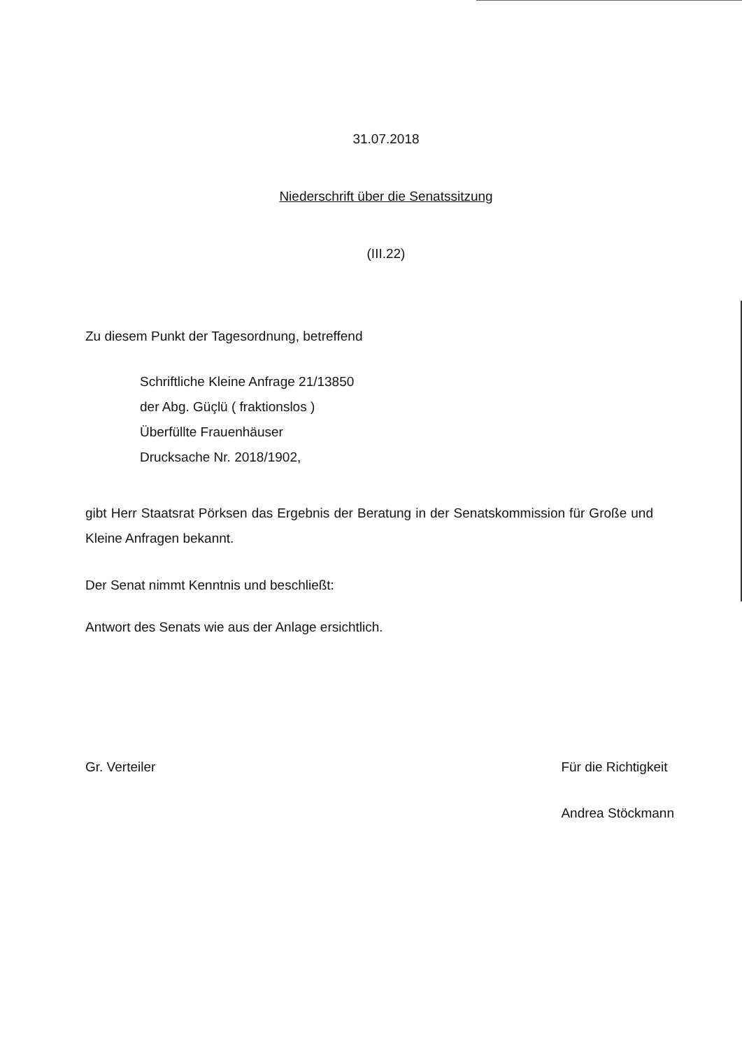31.07.2018
Niederschrift über die Senatssitzung
(III.22)
Zu diesem Punkt der Tagesordnung, betreffend
Schriftliche Kleine Anfrage 21/13850
der Abg. Güçlü ( fraktionslos )
Überfüllte Frauenhäuser
Drucksache Nr. 2018/1902,
gibt Herr Staatsrat Pörksen das Ergebnis der Beratung in der Senatskommission für Große und Kleine Anfragen bekannt.
Der Senat nimmt Kenntnis und beschließt:
Antwort des Senats wie aus der Anlage ersichtlich.
Gr. Verteiler Für die Richtigkeit
Andrea Stöckmann